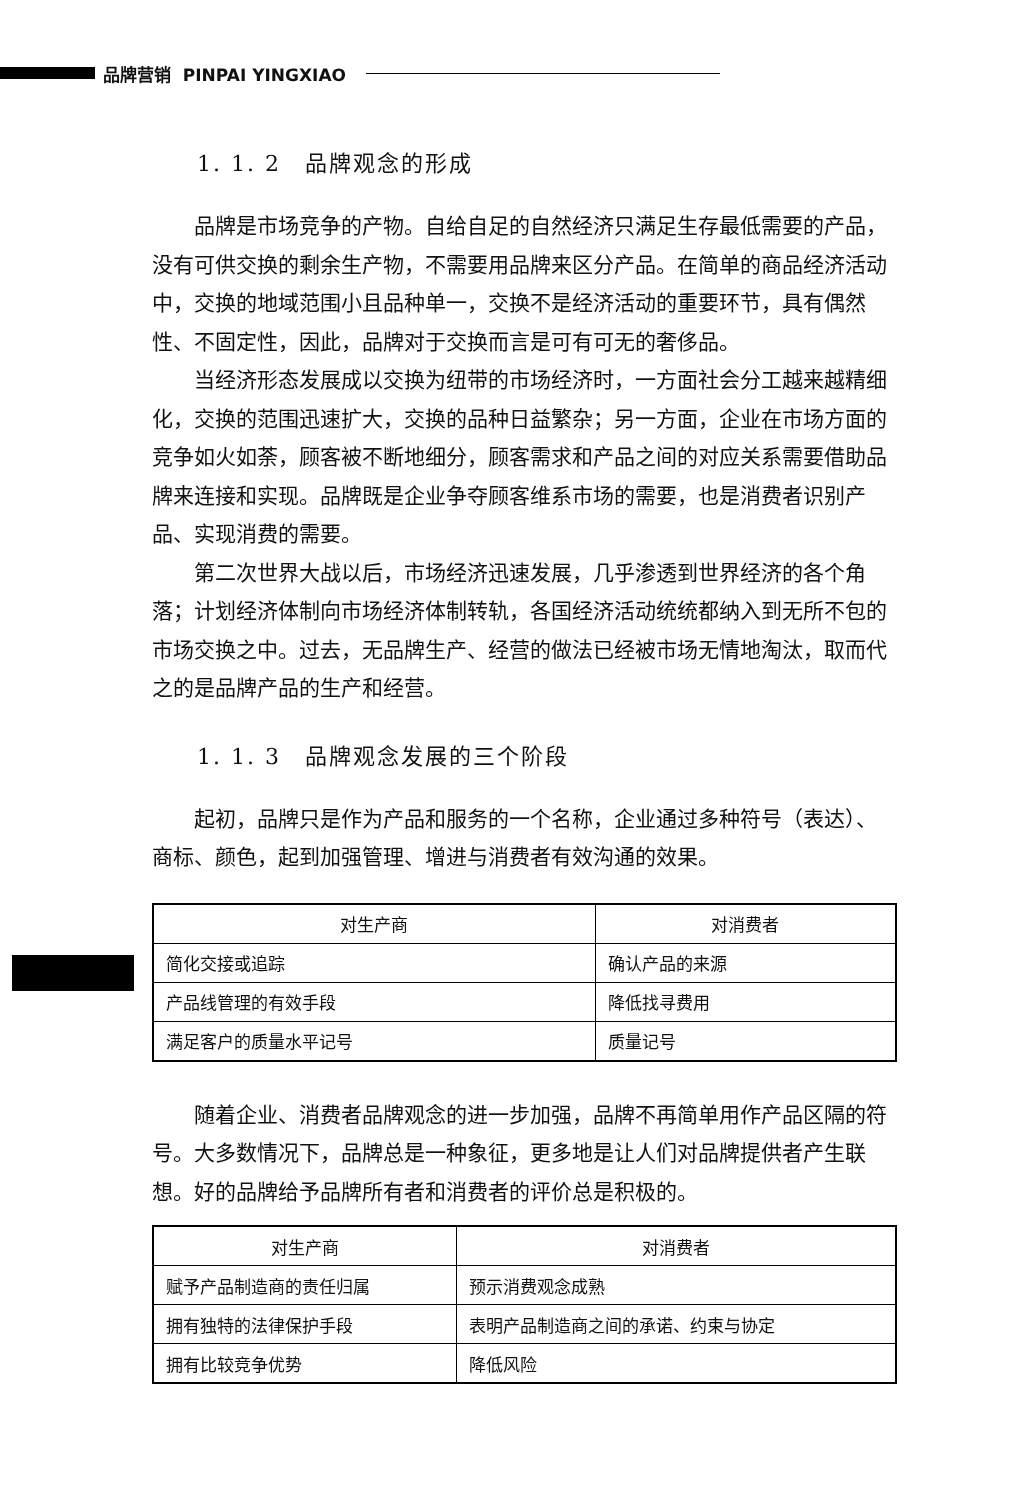品牌营销 PINPAI YINGXIAO
1. 1. 2　品牌观念的形成
品牌是市场竞争的产物。自给自足的自然经济只满足生存最低需要的产品，没有可供交换的剩余生产物，不需要用品牌来区分产品。在简单的商品经济活动中，交换的地域范围小且品种单一，交换不是经济活动的重要环节，具有偶然性、不固定性，因此，品牌对于交换而言是可有可无的奢侈品。
当经济形态发展成以交换为纽带的市场经济时，一方面社会分工越来越精细化，交换的范围迅速扩大，交换的品种日益繁杂；另一方面，企业在市场方面的竞争如火如荼，顾客被不断地细分，顾客需求和产品之间的对应关系需要借助品牌来连接和实现。品牌既是企业争夺顾客维系市场的需要，也是消费者识别产品、实现消费的需要。
第二次世界大战以后，市场经济迅速发展，几乎渗透到世界经济的各个角落；计划经济体制向市场经济体制转轨，各国经济活动统统都纳入到无所不包的市场交换之中。过去，无品牌生产、经营的做法已经被市场无情地淘汰，取而代之的是品牌产品的生产和经营。
1. 1. 3　品牌观念发展的三个阶段
起初，品牌只是作为产品和服务的一个名称，企业通过多种符号（表达）、商标、颜色，起到加强管理、增进与消费者有效沟通的效果。
| 对生产商 | 对消费者 |
| --- | --- |
| 简化交接或追踪 | 确认产品的来源 |
| 产品线管理的有效手段 | 降低找寻费用 |
| 满足客户的质量水平记号 | 质量记号 |
随着企业、消费者品牌观念的进一步加强，品牌不再简单用作产品区隔的符号。大多数情况下，品牌总是一种象征，更多地是让人们对品牌提供者产生联想。好的品牌给予品牌所有者和消费者的评价总是积极的。
| 对生产商 | 对消费者 |
| --- | --- |
| 赋予产品制造商的责任归属 | 预示消费观念成熟 |
| 拥有独特的法律保护手段 | 表明产品制造商之间的承诺、约束与协定 |
| 拥有比较竞争优势 | 降低风险 |